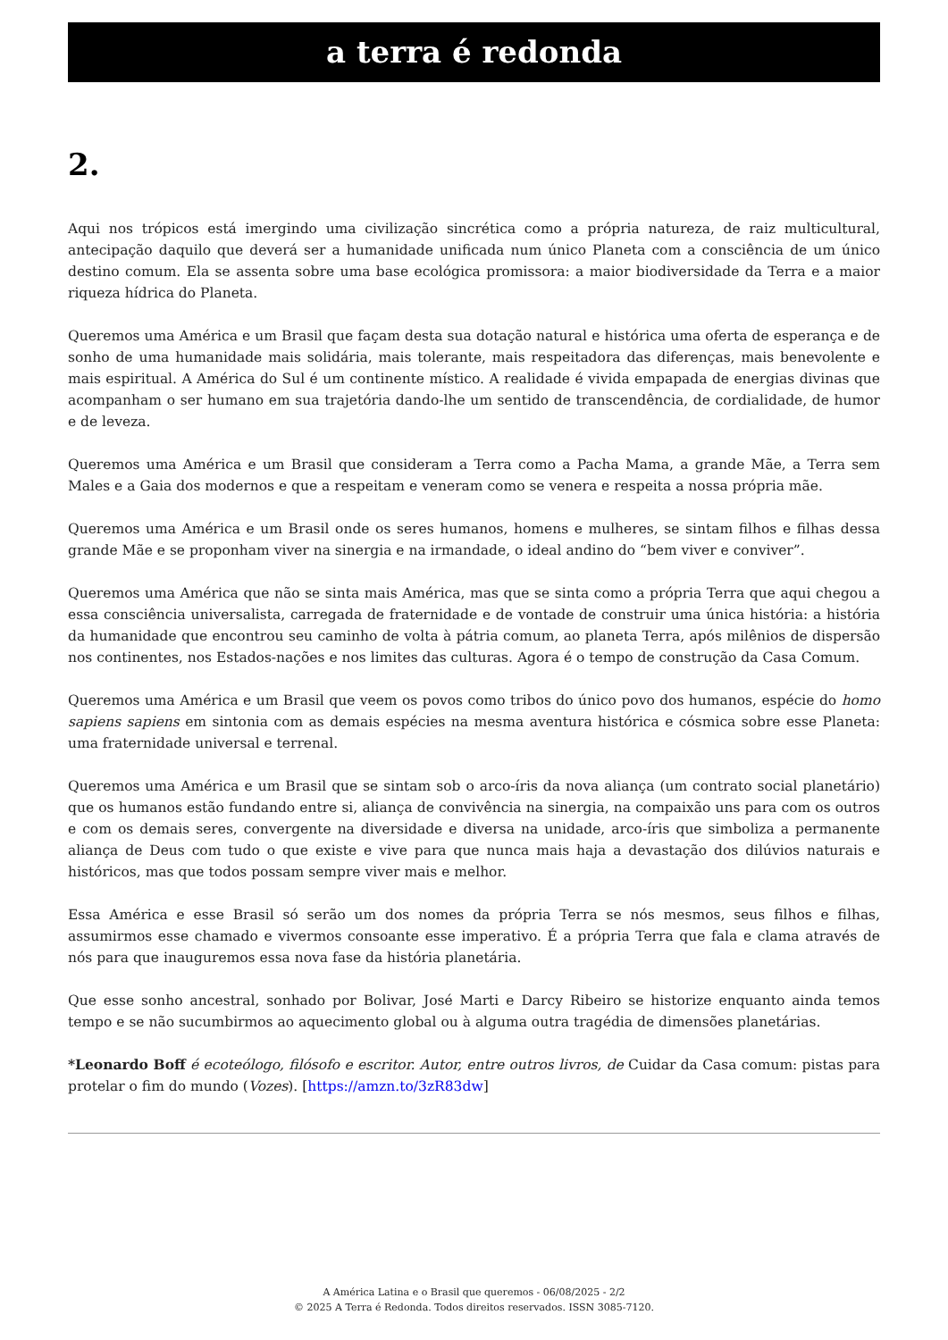a terra é redonda
2.
Aqui nos trópicos está imergindo uma civilização sincrética como a própria natureza, de raiz multicultural, antecipação daquilo que deverá ser a humanidade unificada num único Planeta com a consciência de um único destino comum. Ela se assenta sobre uma base ecológica promissora: a maior biodiversidade da Terra e a maior riqueza hídrica do Planeta.
Queremos uma América e um Brasil que façam desta sua dotação natural e histórica uma oferta de esperança e de sonho de uma humanidade mais solidária, mais tolerante, mais respeitadora das diferenças, mais benevolente e mais espiritual. A América do Sul é um continente místico. A realidade é vivida empapada de energias divinas que acompanham o ser humano em sua trajetória dando-lhe um sentido de transcendência, de cordialidade, de humor e de leveza.
Queremos uma América e um Brasil que consideram a Terra como a Pacha Mama, a grande Mãe, a Terra sem Males e a Gaia dos modernos e que a respeitam e veneram como se venera e respeita a nossa própria mãe.
Queremos uma América e um Brasil onde os seres humanos, homens e mulheres, se sintam filhos e filhas dessa grande Mãe e se proponham viver na sinergia e na irmandade, o ideal andino do “bem viver e conviver”.
Queremos uma América que não se sinta mais América, mas que se sinta como a própria Terra que aqui chegou a essa consciência universalista, carregada de fraternidade e de vontade de construir uma única história: a história da humanidade que encontrou seu caminho de volta à pátria comum, ao planeta Terra, após milênios de dispersão nos continentes, nos Estados-nações e nos limites das culturas. Agora é o tempo de construção da Casa Comum.
Queremos uma América e um Brasil que veem os povos como tribos do único povo dos humanos, espécie do homo sapiens sapiens em sintonia com as demais espécies na mesma aventura histórica e cósmica sobre esse Planeta: uma fraternidade universal e terrenal.
Queremos uma América e um Brasil que se sintam sob o arco-íris da nova aliança (um contrato social planetário) que os humanos estão fundando entre si, aliança de convivência na sinergia, na compaixão uns para com os outros e com os demais seres, convergente na diversidade e diversa na unidade, arco-íris que simboliza a permanente aliança de Deus com tudo o que existe e vive para que nunca mais haja a devastação dos dilúvios naturais e históricos, mas que todos possam sempre viver mais e melhor.
Essa América e esse Brasil só serão um dos nomes da própria Terra se nós mesmos, seus filhos e filhas, assumirmos esse chamado e vivermos consoante esse imperativo. É a própria Terra que fala e clama através de nós para que inauguremos essa nova fase da história planetária.
Que esse sonho ancestral, sonhado por Bolivar, José Marti e Darcy Ribeiro se historize enquanto ainda temos tempo e se não sucumbirmos ao aquecimento global ou à alguma outra tragédia de dimensões planetárias.
*Leonardo Boff é ecoteólogo, filósofo e escritor. Autor, entre outros livros, de Cuidar da Casa comum: pistas para protelar o fim do mundo (Vozes). [https://amzn.to/3zR83dw]
A América Latina e o Brasil que queremos - 06/08/2025 - 2/2
© 2025 A Terra é Redonda. Todos direitos reservados. ISSN 3085-7120.